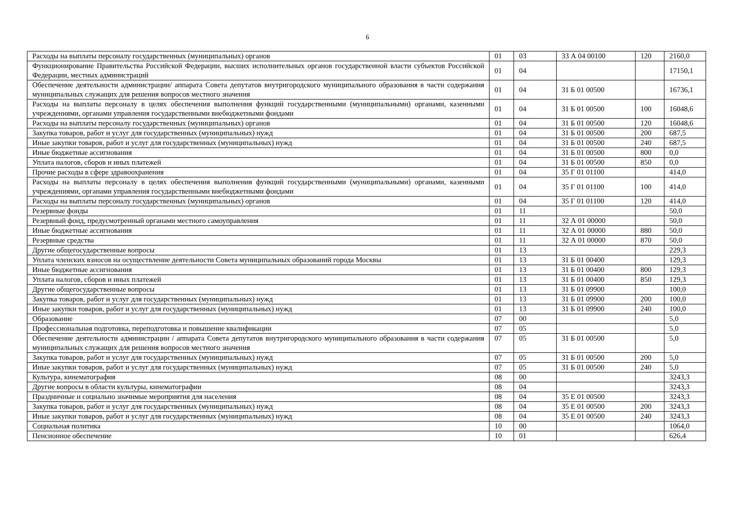6
| Расходы на выплаты персоналу государственных (муниципальных) органов | 01 | 03 | 33 А 04 00100 | 120 | 2160,0 |
| Функционирование Правительства Российской Федерации, высших исполнительных органов государственной власти субъектов Российской Федерации, местных администраций | 01 | 04 | | | 17150,1 |
| Обеспечение деятельности администрации/ аппарата Совета депутатов внутригородского муниципального образования в части содержания муниципальных служащих для решения вопросов местного значения | 01 | 04 | 31 Б 01 00500 | | 16736,1 |
| Расходы на выплаты персоналу в целях обеспечения выполнения функций государственными (муниципальными) органами, казенными учреждениями, органами управления государственными внебюджетными фондами | 01 | 04 | 31 Б 01 00500 | 100 | 16048,6 |
| Расходы на выплаты персоналу государственных (муниципальных) органов | 01 | 04 | 31 Б 01 00500 | 120 | 16048,6 |
| Закупка товаров, работ и услуг для государственных (муниципальных) нужд | 01 | 04 | 31 Б 01 00500 | 200 | 687,5 |
| Иные закупки товаров, работ и услуг для государственных (муниципальных) нужд | 01 | 04 | 31 Б 01 00500 | 240 | 687,5 |
| Иные бюджетные ассигнования | 01 | 04 | 31 Б 01 00500 | 800 | 0,0 |
| Уплата налогов, сборов и иных платежей | 01 | 04 | 31 Б 01 00500 | 850 | 0,0 |
| Прочие расходы в сфере здравоохранения | 01 | 04 | 35 Г 01 01100 | | 414,0 |
| Расходы на выплаты персоналу в целях обеспечения выполнения функций государственными (муниципальными) органами, казенными учреждениями, органами управления государственными внебюджетными фондами | 01 | 04 | 35 Г 01 01100 | 100 | 414,0 |
| Расходы на выплаты персоналу государственных (муниципальных) органов | 01 | 04 | 35 Г 01 01100 | 120 | 414,0 |
| Резервные фонды | 01 | 11 | | | 50,0 |
| Резервный фонд, предусмотренный органами местного самоуправления | 01 | 11 | 32 А 01 00000 | | 50,0 |
| Иные бюджетные ассигнования | 01 | 11 | 32 А 01 00000 | 880 | 50,0 |
| Резервные средства | 01 | 11 | 32 А 01 00000 | 870 | 50,0 |
| Другие общегосударственные вопросы | 01 | 13 | | | 229,3 |
| Уплата членских взносов на осуществление деятельности Совета муниципальных образований города Москвы | 01 | 13 | 31 Б 01 00400 | | 129,3 |
| Иные бюджетные ассигнования | 01 | 13 | 31 Б 01 00400 | 800 | 129,3 |
| Уплата налогов, сборов и иных платежей | 01 | 13 | 31 Б 01 00400 | 850 | 129,3 |
| Другие общегосударственные вопросы | 01 | 13 | 31 Б 01 09900 | | 100,0 |
| Закупка товаров, работ и услуг для государственных (муниципальных) нужд | 01 | 13 | 31 Б 01 09900 | 200 | 100,0 |
| Иные закупки товаров, работ и услуг для государственных (муниципальных) нужд | 01 | 13 | 31 Б 01 09900 | 240 | 100,0 |
| Образование | 07 | 00 | | | 5,0 |
| Профессиональная подготовка, переподготовка и повышение квалификации | 07 | 05 | | | 5,0 |
| Обеспечение деятельности администрации / аппарата Совета депутатов внутригородского муниципального образования в части содержания муниципальных служащих для решения вопросов местного значения | 07 | 05 | 31 Б 01 00500 | | 5,0 |
| Закупка товаров, работ и услуг для государственных (муниципальных) нужд | 07 | 05 | 31 Б 01 00500 | 200 | 5,0 |
| Иные закупки товаров, работ и услуг для государственных (муниципальных) нужд | 07 | 05 | 31 Б 01 00500 | 240 | 5,0 |
| Культура, кинематография | 08 | 00 | | | 3243,3 |
| Другие вопросы в области культуры, кинематографии | 08 | 04 | | | 3243,3 |
| Праздничные и социально значимые мероприятия для населения | 08 | 04 | 35 Е 01 00500 | | 3243,3 |
| Закупка товаров, работ и услуг для государственных (муниципальных) нужд | 08 | 04 | 35 Е 01 00500 | 200 | 3243,3 |
| Иные закупки товаров, работ и услуг для государственных (муниципальных) нужд | 08 | 04 | 35 Е 01 00500 | 240 | 3243,3 |
| Социальная политика | 10 | 00 | | | 1064,0 |
| Пенсионное обеспечение | 10 | 01 | | | 626,4 |